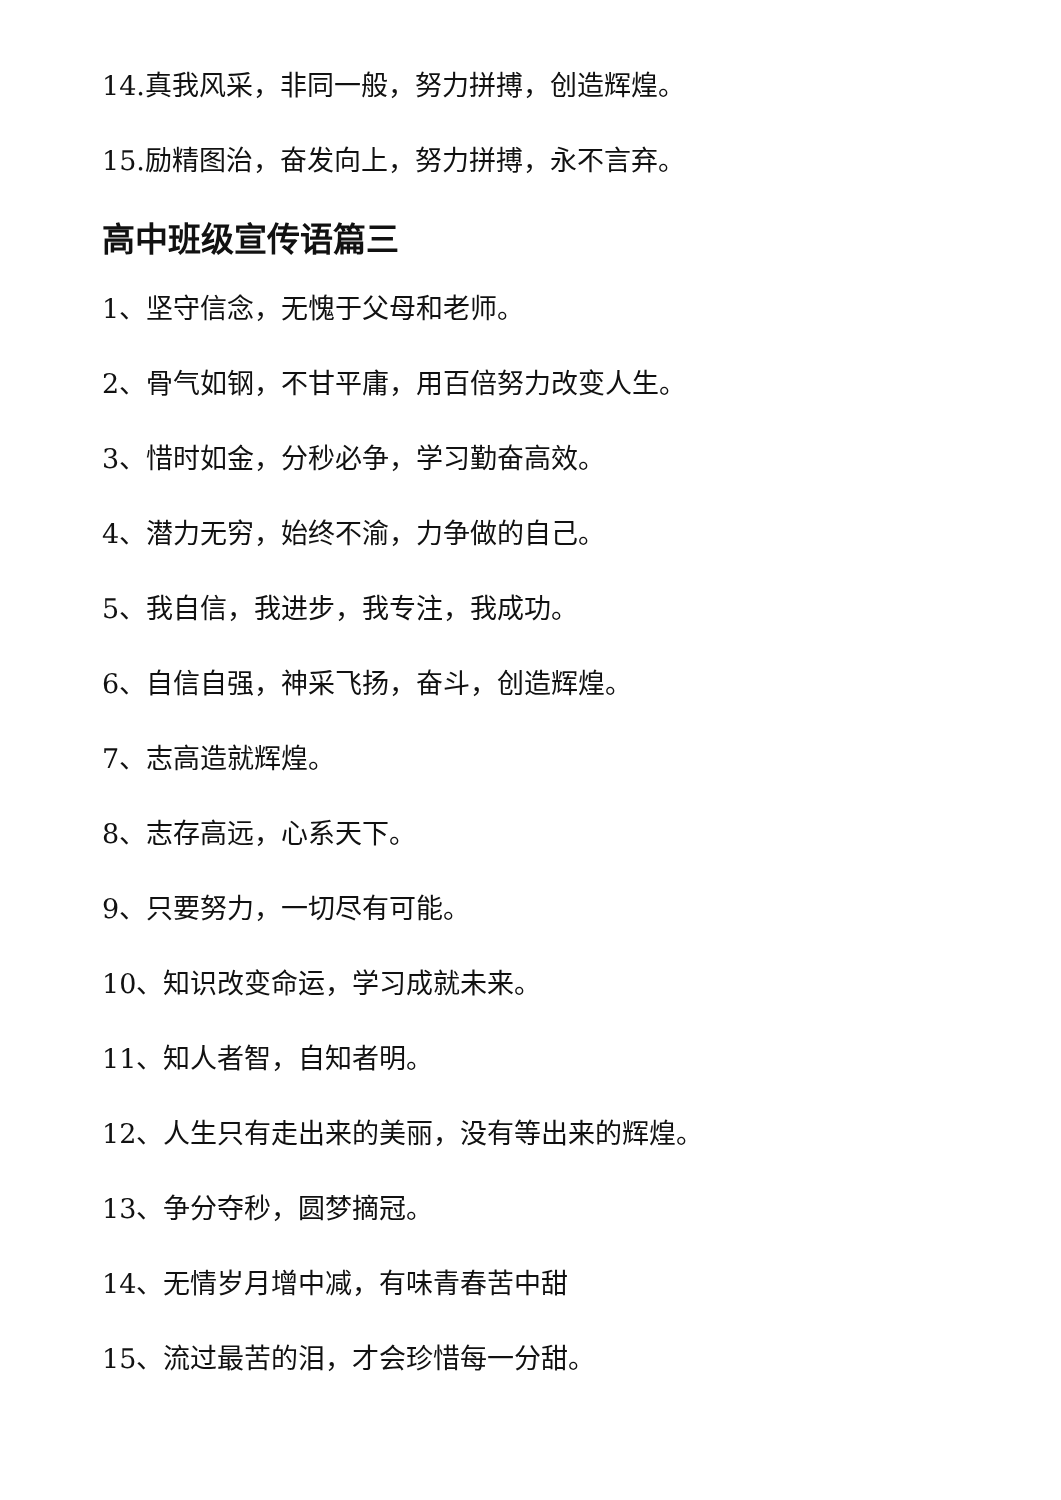14.真我风采，非同一般，努力拼搏，创造辉煌。
15.励精图治，奋发向上，努力拼搏，永不言弃。
高中班级宣传语篇三
1、坚守信念，无愧于父母和老师。
2、骨气如钢，不甘平庸，用百倍努力改变人生。
3、惜时如金，分秒必争，学习勤奋高效。
4、潜力无穷，始终不渝，力争做的自己。
5、我自信，我进步，我专注，我成功。
6、自信自强，神采飞扬，奋斗，创造辉煌。
7、志高造就辉煌。
8、志存高远，心系天下。
9、只要努力，一切尽有可能。
10、知识改变命运，学习成就未来。
11、知人者智，自知者明。
12、人生只有走出来的美丽，没有等出来的辉煌。
13、争分夺秒，圆梦摘冠。
14、无情岁月增中减，有味青春苦中甜
15、流过最苦的泪，才会珍惜每一分甜。